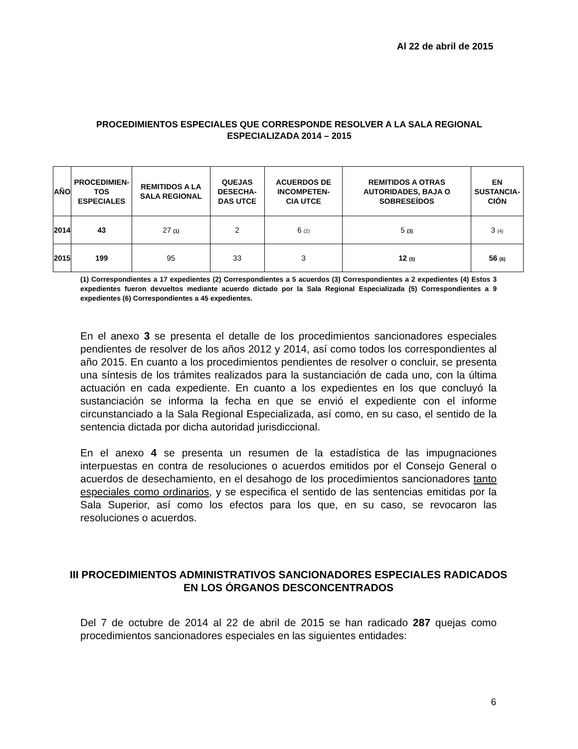Al 22 de abril de 2015
PROCEDIMIENTOS ESPECIALES QUE CORRESPONDE RESOLVER A LA SALA REGIONAL ESPECIALIZADA 2014 – 2015
| AÑO | PROCEDIMIEN- TOS ESPECIALES | REMITIDOS A LA SALA REGIONAL | QUEJAS DESECHA- DAS UTCE | ACUERDOS DE INCOMPETEN- CIA UTCE | REMITIDOS A OTRAS AUTORIDADES, BAJA O SOBRESEÍDOS | EN SUSTANCIA- CIÓN |
| --- | --- | --- | --- | --- | --- | --- |
| 2014 | 43 | 27 (1) | 2 | 6 (2) | 5 (3) | 3 (4) |
| 2015 | 199 | 95 | 33 | 3 | 12 (5) | 56 (6) |
(1) Correspondientes a 17 expedientes (2) Correspondientes a 5 acuerdos (3) Correspondientes a 2 expedientes (4) Estos 3 expedientes fueron devueltos mediante acuerdo dictado por la Sala Regional Especializada (5) Correspondientes a 9 expedientes (6) Correspondientes a 45 expedientes.
En el anexo 3 se presenta el detalle de los procedimientos sancionadores especiales pendientes de resolver de los años 2012 y 2014, así como todos los correspondientes al año 2015. En cuanto a los procedimientos pendientes de resolver o concluir, se presenta una síntesis de los trámites realizados para la sustanciación de cada uno, con la última actuación en cada expediente. En cuanto a los expedientes en los que concluyó la sustanciación se informa la fecha en que se envió el expediente con el informe circunstanciado a la Sala Regional Especializada, así como, en su caso, el sentido de la sentencia dictada por dicha autoridad jurisdiccional.
En el anexo 4 se presenta un resumen de la estadística de las impugnaciones interpuestas en contra de resoluciones o acuerdos emitidos por el Consejo General o acuerdos de desechamiento, en el desahogo de los procedimientos sancionadores tanto especiales como ordinarios, y se especifica el sentido de las sentencias emitidas por la Sala Superior, así como los efectos para los que, en su caso, se revocaron las resoluciones o acuerdos.
III PROCEDIMIENTOS ADMINISTRATIVOS SANCIONADORES ESPECIALES RADICADOS EN LOS ÓRGANOS DESCONCENTRADOS
Del 7 de octubre de 2014 al 22 de abril de 2015 se han radicado 287 quejas como procedimientos sancionadores especiales en las siguientes entidades:
6